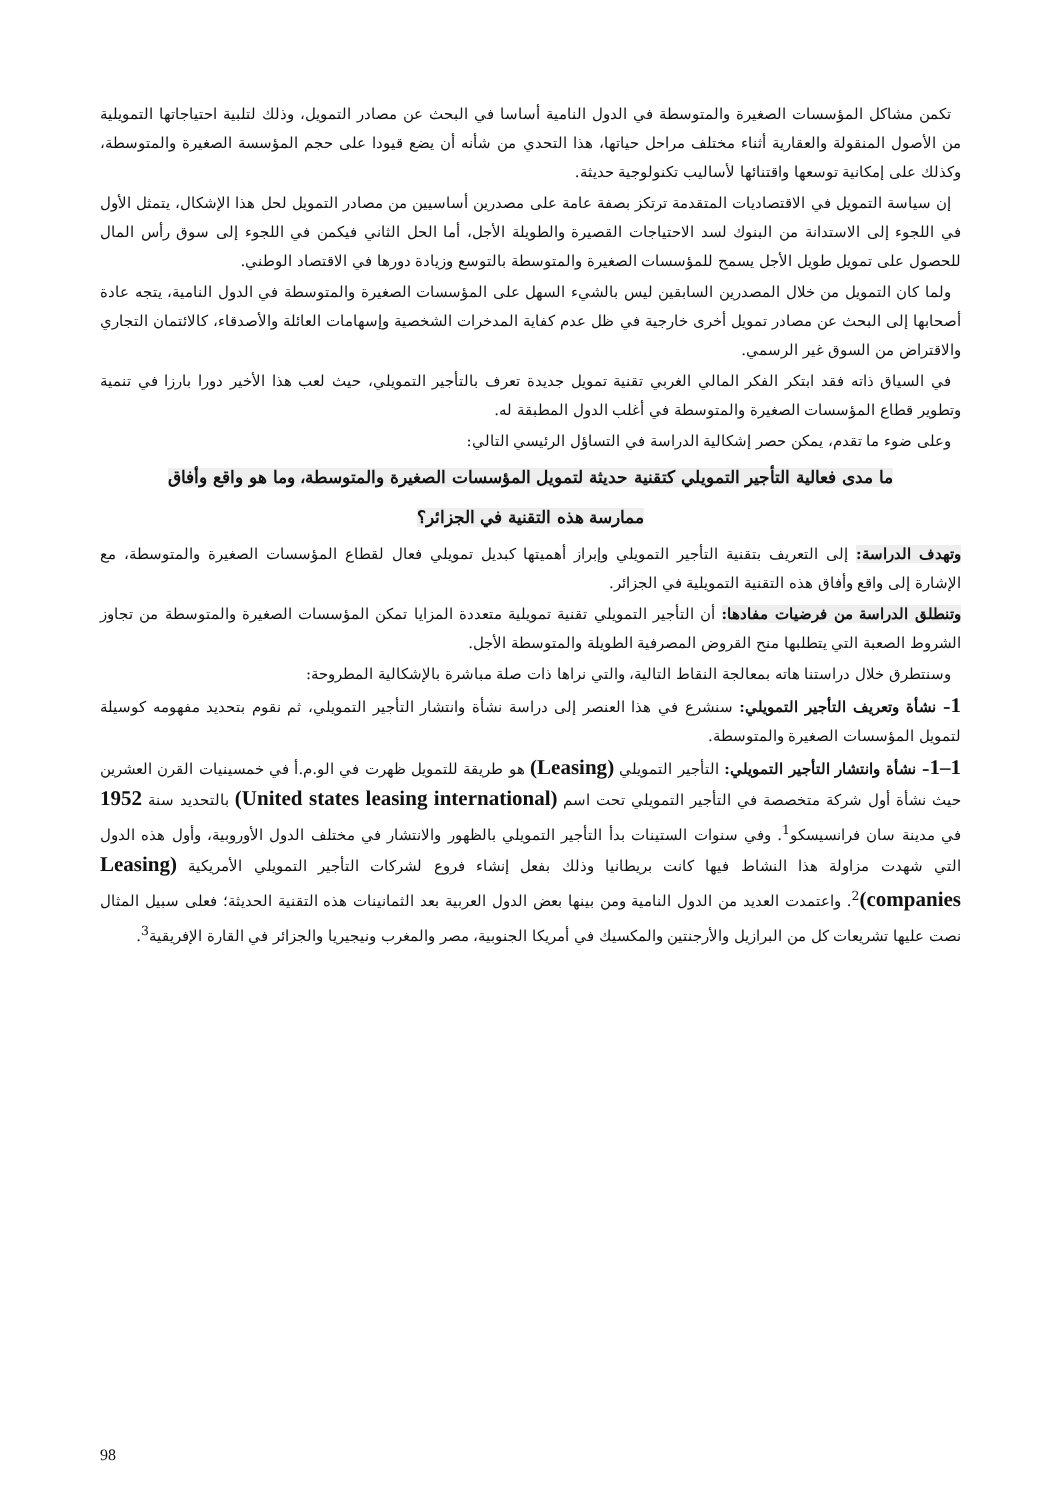تكمن مشاكل المؤسسات الصغيرة والمتوسطة في الدول النامية أساسا في البحث عن مصادر التمويل، وذلك لتلبية احتياجاتها التمويلية من الأصول المنقولة والعقارية أثناء مختلف مراحل حياتها، هذا التحدي من شأنه أن يضع قيودا على حجم المؤسسة الصغيرة والمتوسطة، وكذلك على إمكانية توسعها واقتنائها لأساليب تكنولوجية حديثة.
إن سياسة التمويل في الاقتصاديات المتقدمة ترتكز بصفة عامة على مصدرين أساسيين من مصادر التمويل لحل هذا الإشكال، يتمثل الأول في اللجوء إلى الاستدانة من البنوك لسد الاحتياجات القصيرة والطويلة الأجل، أما الحل الثاني فيكمن في اللجوء إلى سوق رأس المال للحصول على تمويل طويل الأجل يسمح للمؤسسات الصغيرة والمتوسطة بالتوسع وزيادة دورها في الاقتصاد الوطني.
ولما كان التمويل من خلال المصدرين السابقين ليس بالشيء السهل على المؤسسات الصغيرة والمتوسطة في الدول النامية، يتجه عادة أصحابها إلى البحث عن مصادر تمويل أخرى خارجية في ظل عدم كفاية المدخرات الشخصية وإسهامات العائلة والأصدقاء، كالائتمان التجاري والاقتراض من السوق غير الرسمي.
في السياق ذاته فقد ابتكر الفكر المالي الغربي تقنية تمويل جديدة تعرف بالتأجير التمويلي، حيث لعب هذا الأخير دورا بارزا في تنمية وتطوير قطاع المؤسسات الصغيرة والمتوسطة في أغلب الدول المطبقة له.
وعلى ضوء ما تقدم، يمكن حصر إشكالية الدراسة في التساؤل الرئيسي التالي:
ما مدى فعالية التأجير التمويلي كتقنية حديثة لتمويل المؤسسات الصغيرة والمتوسطة، وما هو واقع وأفاق
ممارسة هذه التقنية في الجزائر؟
وتهدف الدراسة: إلى التعريف بتقنية التأجير التمويلي وإبراز أهميتها كبديل تمويلي فعال لقطاع المؤسسات الصغيرة والمتوسطة، مع الإشارة إلى واقع وأفاق هذه التقنية التمويلية في الجزائر.
وتنطلق الدراسة من فرضيات مفادها: أن التأجير التمويلي تقنية تمويلية متعددة المزايا تمكن المؤسسات الصغيرة والمتوسطة من تجاوز الشروط الصعبة التي يتطلبها منح القروض المصرفية الطويلة والمتوسطة الأجل.
وسنتطرق خلال دراستنا هاته بمعالجة النقاط التالية، والتي نراها ذات صلة مباشرة بالإشكالية المطروحة:
1– نشأة وتعريف التأجير التمويلي: سنشرع في هذا العنصر إلى دراسة نشأة وانتشار التأجير التمويلي، ثم نقوم بتحديد مفهومه كوسيلة لتمويل المؤسسات الصغيرة والمتوسطة.
1–1– نشأة وانتشار التأجير التمويلي: التأجير التمويلي (Leasing) هو طريقة للتمويل ظهرت في الو.م.أ في خمسينيات القرن العشرين حيث نشأة أول شركة متخصصة في التأجير التمويلي تحت اسم (United states leasing international) بالتحديد سنة 1952 في مدينة سان فرانسيسكو<sup>1</sup>. وفي سنوات الستينات بدأ التأجير التمويلي بالظهور والانتشار في مختلف الدول الأوروبية، وأول هذه الدول التي شهدت مزاولة هذا النشاط فيها كانت بريطانيا وذلك بفعل إنشاء فروع لشركات التأجير التمويلي الأمريكية (Leasing companies)<sup>2</sup>. واعتمدت العديد من الدول النامية ومن بينها بعض الدول العربية بعد الثمانينات هذه التقنية الحديثة؛ فعلى سبيل المثال نصت عليها تشريعات كل من البرازيل والأرجنتين والمكسيك في أمريكا الجنوبية، مصر والمغرب ونيجيريا والجزائر في القارة الإفريقية<sup>3</sup>.
98